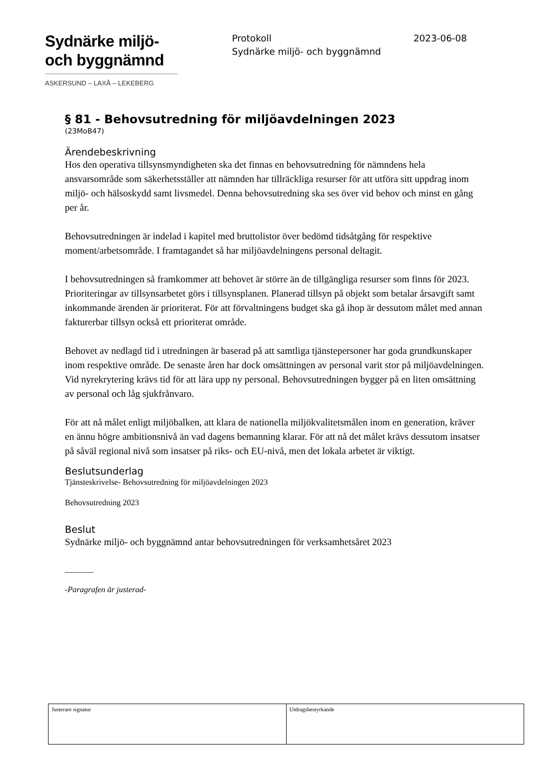Sydnärke miljö-
och byggnämnd
ASKERSUND – LAXÅ – LEKEBERG
Protokoll 2023-06-08
Sydnärke miljö- och byggnämnd
§ 81 - Behovsutredning för miljöavdelningen 2023
(23MoB47)
Ärendebeskrivning
Hos den operativa tillsynsmyndigheten ska det finnas en behovsutredning för nämndens hela ansvarsområde som säkerhetsställer att nämnden har tillräckliga resurser för att utföra sitt uppdrag inom miljö- och hälsoskydd samt livsmedel. Denna behovsutredning ska ses över vid behov och minst en gång per år.
Behovsutredningen är indelad i kapitel med bruttolistor över bedömd tidsåtgång för respektive moment/arbetsområde. I framtagandet så har miljöavdelningens personal deltagit.
I behovsutredningen så framkommer att behovet är större än de tillgängliga resurser som finns för 2023. Prioriteringar av tillsynsarbetet görs i tillsynsplanen. Planerad tillsyn på objekt som betalar årsavgift samt inkommande ärenden är prioriterat. För att förvaltningens budget ska gå ihop är dessutom målet med annan fakturerbar tillsyn också ett prioriterat område.
Behovet av nedlagd tid i utredningen är baserad på att samtliga tjänstepersoner har goda grundkunskaper inom respektive område. De senaste åren har dock omsättningen av personal varit stor på miljöavdelningen. Vid nyrekrytering krävs tid för att lära upp ny personal. Behovsutredningen bygger på en liten omsättning av personal och låg sjukfrånvaro.
För att nå målet enligt miljöbalken, att klara de nationella miljökvalitetsmålen inom en generation, kräver en ännu högre ambitionsnivå än vad dagens bemanning klarar. För att nå det målet krävs dessutom insatser på såväl regional nivå som insatser på riks- och EU-nivå, men det lokala arbetet är viktigt.
Beslutsunderlag
Tjänsteskrivelse- Behovsutredning för miljöavdelningen 2023
Behovsutredning 2023
Beslut
Sydnärke miljö- och byggnämnd antar behovsutredningen för verksamhetsåret 2023
_______
-Paragrafen är justerad-
| Justerare signatur | Utdragsbestyrkande |